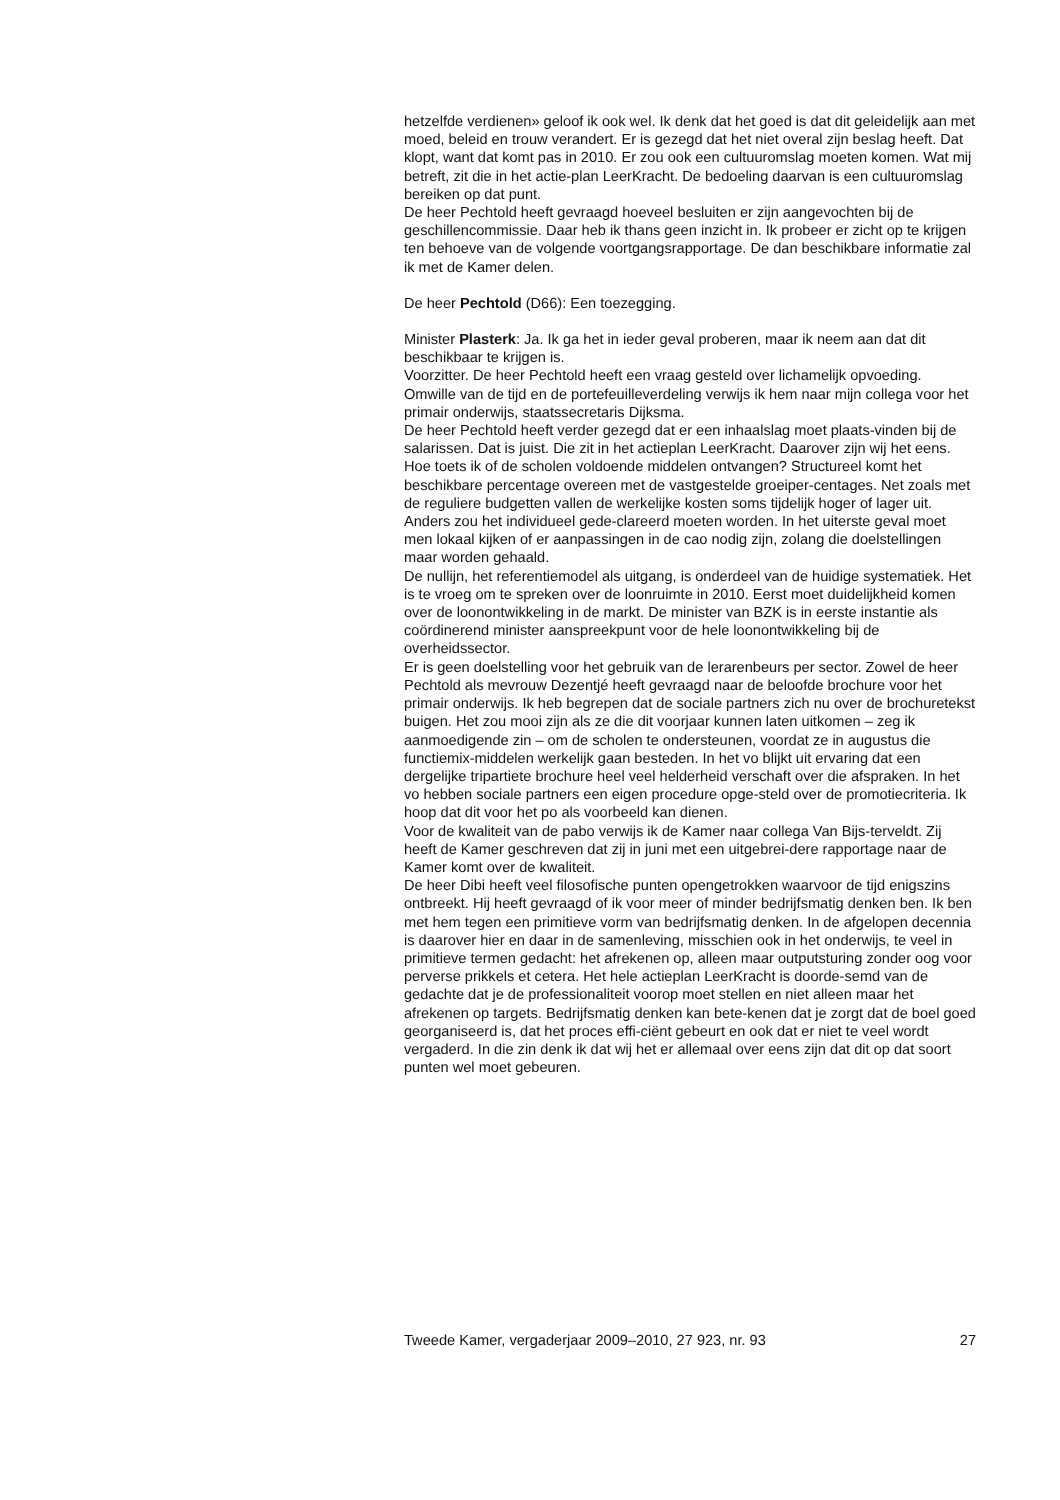hetzelfde verdienen» geloof ik ook wel. Ik denk dat het goed is dat dit geleidelijk aan met moed, beleid en trouw verandert. Er is gezegd dat het niet overal zijn beslag heeft. Dat klopt, want dat komt pas in 2010. Er zou ook een cultuuromslag moeten komen. Wat mij betreft, zit die in het actie-plan LeerKracht. De bedoeling daarvan is een cultuuromslag bereiken op dat punt.
De heer Pechtold heeft gevraagd hoeveel besluiten er zijn aangevochten bij de geschillencommissie. Daar heb ik thans geen inzicht in. Ik probeer er zicht op te krijgen ten behoeve van de volgende voortgangsrapportage. De dan beschikbare informatie zal ik met de Kamer delen.
De heer Pechtold (D66): Een toezegging.
Minister Plasterk: Ja. Ik ga het in ieder geval proberen, maar ik neem aan dat dit beschikbaar te krijgen is.
Voorzitter. De heer Pechtold heeft een vraag gesteld over lichamelijk opvoeding. Omwille van de tijd en de portefeuilleverdeling verwijs ik hem naar mijn collega voor het primair onderwijs, staatssecretaris Dijksma.
De heer Pechtold heeft verder gezegd dat er een inhaalslag moet plaats-vinden bij de salarissen. Dat is juist. Die zit in het actieplan LeerKracht. Daarover zijn wij het eens.
Hoe toets ik of de scholen voldoende middelen ontvangen? Structureel komt het beschikbare percentage overeen met de vastgestelde groeiper-centages. Net zoals met de reguliere budgetten vallen de werkelijke kosten soms tijdelijk hoger of lager uit. Anders zou het individueel gede-clareerd moeten worden. In het uiterste geval moet men lokaal kijken of er aanpassingen in de cao nodig zijn, zolang die doelstellingen maar worden gehaald.
De nullijn, het referentiemodel als uitgang, is onderdeel van de huidige systematiek. Het is te vroeg om te spreken over de loonruimte in 2010. Eerst moet duidelijkheid komen over de loonontwikkeling in de markt. De minister van BZK is in eerste instantie als coördinerend minister aanspreekpunt voor de hele loonontwikkeling bij de overheidssector.
Er is geen doelstelling voor het gebruik van de lerarenbeurs per sector. Zowel de heer Pechtold als mevrouw Dezentjé heeft gevraagd naar de beloofde brochure voor het primair onderwijs. Ik heb begrepen dat de sociale partners zich nu over de brochuretekst buigen. Het zou mooi zijn als ze die dit voorjaar kunnen laten uitkomen – zeg ik aanmoedigende zin – om de scholen te ondersteunen, voordat ze in augustus die functiemix-middelen werkelijk gaan besteden. In het vo blijkt uit ervaring dat een dergelijke tripartiete brochure heel veel helderheid verschaft over die afspraken. In het vo hebben sociale partners een eigen procedure opge-steld over de promotiecriteria. Ik hoop dat dit voor het po als voorbeeld kan dienen.
Voor de kwaliteit van de pabo verwijs ik de Kamer naar collega Van Bijs-terveldt. Zij heeft de Kamer geschreven dat zij in juni met een uitgebrei-dere rapportage naar de Kamer komt over de kwaliteit.
De heer Dibi heeft veel filosofische punten opengetrokken waarvoor de tijd enigszins ontbreekt. Hij heeft gevraagd of ik voor meer of minder bedrijfsmatig denken ben. Ik ben met hem tegen een primitieve vorm van bedrijfsmatig denken. In de afgelopen decennia is daarover hier en daar in de samenleving, misschien ook in het onderwijs, te veel in primitieve termen gedacht: het afrekenen op, alleen maar outputsturing zonder oog voor perverse prikkels et cetera. Het hele actieplan LeerKracht is doorde-semd van de gedachte dat je de professionaliteit voorop moet stellen en niet alleen maar het afrekenen op targets. Bedrijfsmatig denken kan bete-kenen dat je zorgt dat de boel goed georganiseerd is, dat het proces effi-ciënt gebeurt en ook dat er niet te veel wordt vergaderd. In die zin denk ik dat wij het er allemaal over eens zijn dat dit op dat soort punten wel moet gebeuren.
Tweede Kamer, vergaderjaar 2009–2010, 27 923, nr. 93 27